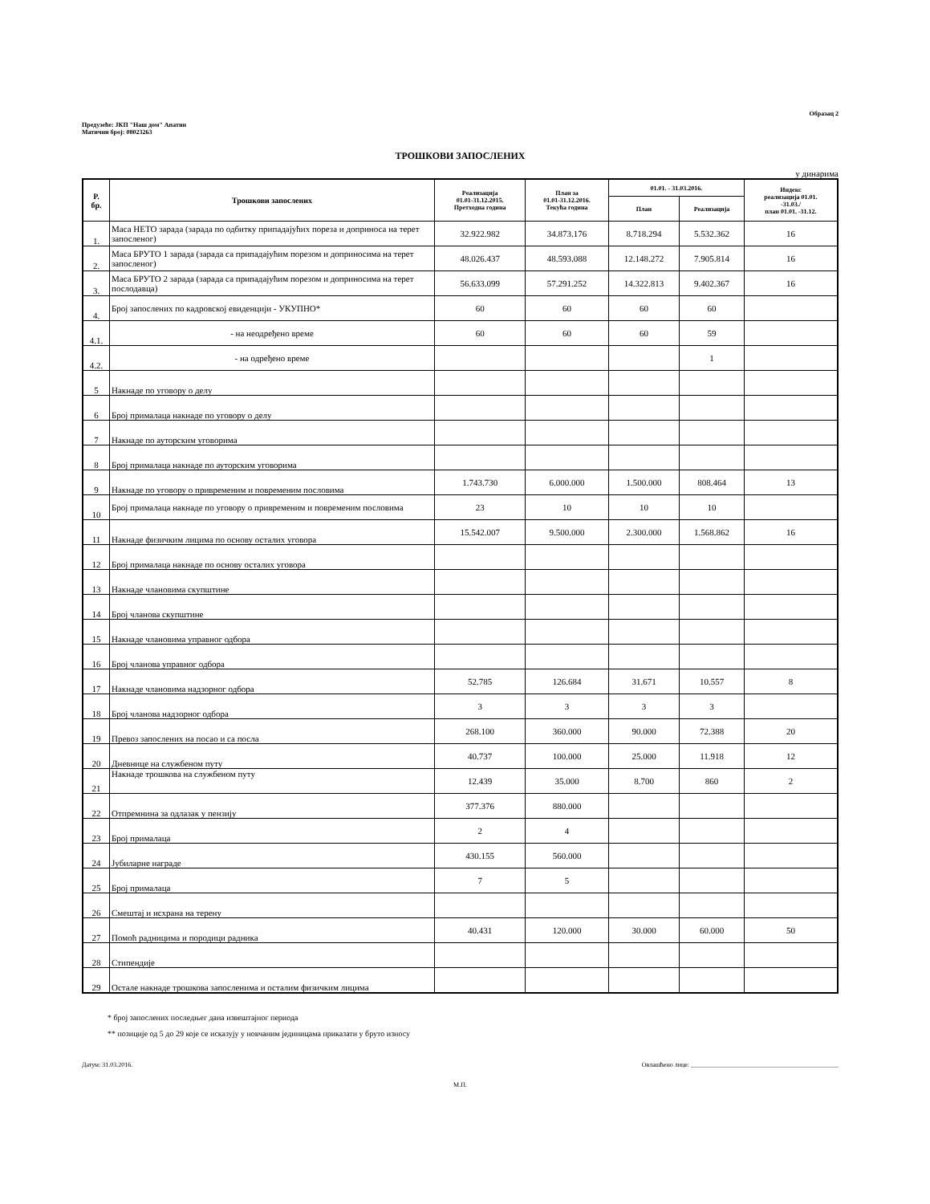Предузеће: ЈКП "Наш дом" Апатин
Матични број: 08023263
Образац 2
ТРОШКОВИ ЗАПОСЛЕНИХ
у динарима
| Р. бр. | Трошкови запослених | Реализација 01.01-31.12.2015. Претходна година | План за 01.01-31.12.2016. Текућа година | 01.01. - 31.03.2016. | | Индекс реализација 01.01. -31.03./ план 01.01. -31.12. |
| --- | --- | --- | --- | --- | --- | --- |
| | | | | План | Реализација | |
| 1. | Маса НЕТО зарада (зарада по одбитку припадајућих пореза и доприноса на терет запосленог) | 32.922.982 | 34.873.176 | 8.718.294 | 5.532.362 | 16 |
| 2. | Маса БРУТО 1 зарада (зарада са припадајућим порезом и доприносима на терет запосленог) | 48.026.437 | 48.593.088 | 12.148.272 | 7.905.814 | 16 |
| 3. | Маса БРУТО 2 зарада (зарада са припадајућим порезом и доприносима на терет послодавца) | 56.633.099 | 57.291.252 | 14.322.813 | 9.402.367 | 16 |
| 4. | Број запослених по кадровској евиденцији - УКУПНО* | 60 | 60 | 60 | 60 | |
| 4.1. | - на неодређено време | 60 | 60 | 60 | 59 | |
| 4.2. | - на одређено време | | | | 1 | |
| 5 | Накнаде по уговору о делу | | | | | |
| 6 | Број прималаца накнаде по уговору о делу | | | | | |
| 7 | Накнаде по ауторским уговорима | | | | | |
| 8 | Број прималаца накнаде по ауторским уговорима | | | | | |
| 9 | Накнаде по уговору о привременим и повременим пословима | 1.743.730 | 6.000.000 | 1.500.000 | 808.464 | 13 |
| 10 | Број прималаца накнаде по уговору о привременим и повременим пословима | 23 | 10 | 10 | 10 | |
| 11 | Накнаде физичким лицима по основу осталих уговора | 15.542.007 | 9.500.000 | 2.300.000 | 1.568.862 | 16 |
| 12 | Број прималаца накнаде по основу осталих уговора | | | | | |
| 13 | Накнаде члановима скупштине | | | | | |
| 14 | Број чланова скупштине | | | | | |
| 15 | Накнаде члановима управног одбора | | | | | |
| 16 | Број чланова управног одбора | | | | | |
| 17 | Накнаде члановима надзорног одбора | 52.785 | 126.684 | 31.671 | 10.557 | 8 |
| 18 | Број чланова надзорног одбора | 3 | 3 | 3 | 3 | |
| 19 | Превоз запослених на посао и са посла | 268.100 | 360.000 | 90.000 | 72.388 | 20 |
| 20 | Дневнице на службеном путу | 40.737 | 100.000 | 25.000 | 11.918 | 12 |
| 21 | Накнаде трошкова на службеном путу | 12.439 | 35.000 | 8.700 | 860 | 2 |
| 22 | Отпремнина за одлазак у пензију | 377.376 | 880.000 | | | |
| 23 | Број прималаца | 2 | 4 | | | |
| 24 | Јубиларне награде | 430.155 | 560.000 | | | |
| 25 | Број прималаца | 7 | 5 | | | |
| 26 | Смештај и исхрана на терену | | | | | |
| 27 | Помоћ радницима и породици радника | 40.431 | 120.000 | 30.000 | 60.000 | 50 |
| 28 | Стипендије | | | | | |
| 29 | Остале накнаде трошкова запосленима и осталим физичким лицима | | | | | |
* број запослених последњег дана извештајног периода
** позиције од 5 до 29 које се исказују у новчаним јединицама приказати у бруто износу
Датум: 31.03.2016. Овлашћено лице: ______________________________________________
М.П.